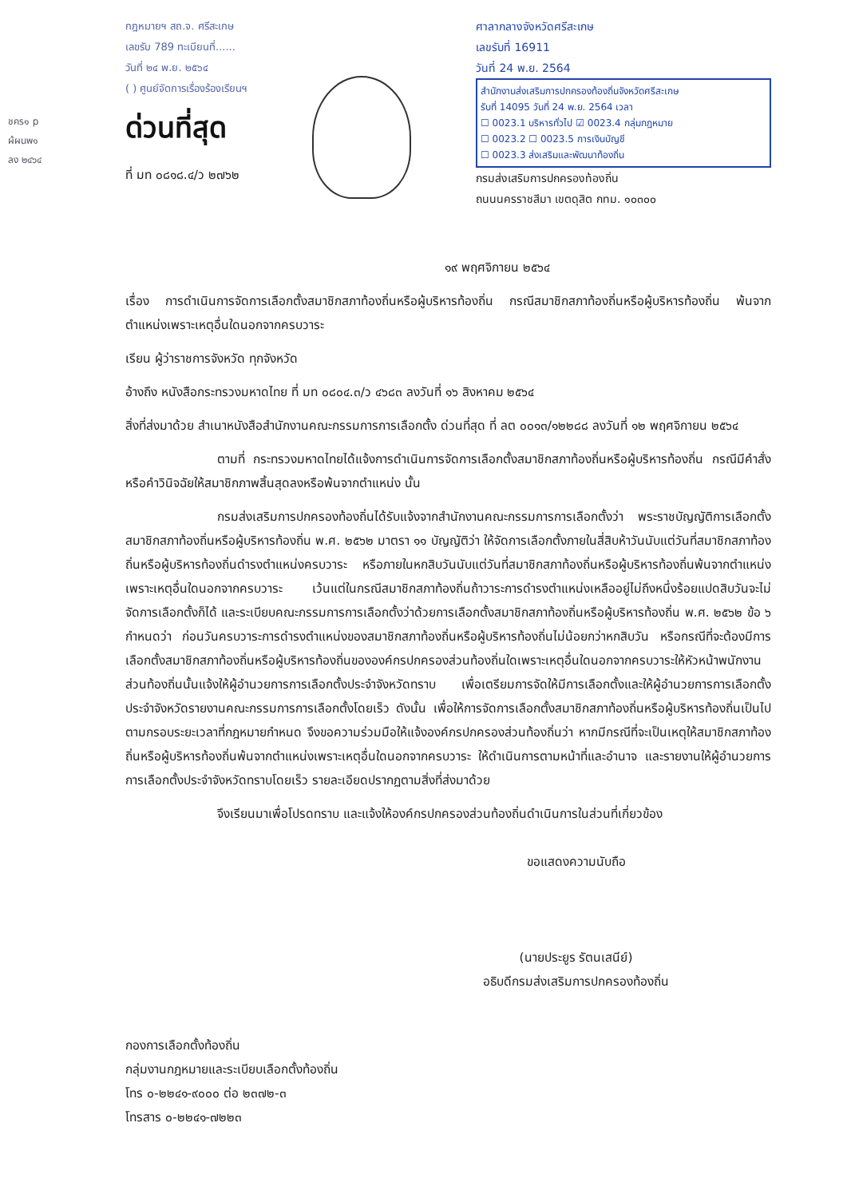ชคร๑ p
ผ้ผนพ๑
ลง ๒๔๖๔
กฎหมายฯ สถ.จ. ศรีสะเกษ
เลขรับ 789 ทะเบียนที่......
วันที่ ๒๔ พ.ย. ๒๕๖๔
( ) ศูนย์จัดการเรื่องร้องเรียนฯ
ด่วนที่สุด
ที่ มท ๐๘๑๘.๔/ว ๒๗๖๒
ศาลากลางจังหวัดศรีสะเกษ
เลขรับที่ 16911
วันที่ 24 พ.ย. 2564
สำนักงานส่งเสริมการปกครองท้องถิ่นจังหวัดศรีสะเกษ
รับที่ 14095 วันที่ 24 พ.ย. 2564 เวลา
☐ 0023.1 บริหารทั่วไป ☑ 0023.4 กลุ่มกฎหมาย
☐ 0023.2 ☐ 0023.5 การเงินบัญชี
☐ 0023.3 ส่งเสริมและพัฒนาท้องถิ่น
กรมส่งเสริมการปกครองท้องถิ่น
ถนนนครราชสีมา เขตดุสิต กทม. ๑๐๓๐๐
๑๙ พฤศจิกายน ๒๕๖๔
เรื่อง การดำเนินการจัดการเลือกตั้งสมาชิกสภาท้องถิ่นหรือผู้บริหารท้องถิ่น กรณีสมาชิกสภาท้องถิ่นหรือผู้บริหารท้องถิ่น พ้นจากตำแหน่งเพราะเหตุอื่นใดนอกจากครบวาระ
เรียน ผู้ว่าราชการจังหวัด ทุกจังหวัด
อ้างถึง หนังสือกระทรวงมหาดไทย ที่ มท ๐๘๐๔.๓/ว ๔๖๘๓ ลงวันที่ ๑๖ สิงหาคม ๒๕๖๔
สิ่งที่ส่งมาด้วย สำเนาหนังสือสำนักงานคณะกรรมการการเลือกตั้ง ด่วนที่สุด ที่ ลต ๐๐๑๓/๑๒๒๘๘ ลงวันที่ ๑๒ พฤศจิกายน ๒๕๖๔
ตามที่ กระทรวงมหาดไทยได้แจ้งการดำเนินการจัดการเลือกตั้งสมาชิกสภาท้องถิ่นหรือผู้บริหารท้องถิ่น กรณีมีคำสั่งหรือคำวินิจฉัยให้สมาชิกภาพสิ้นสุดลงหรือพ้นจากตำแหน่ง นั้น
กรมส่งเสริมการปกครองท้องถิ่นได้รับแจ้งจากสำนักงานคณะกรรมการการเลือกตั้งว่า พระราชบัญญัติการเลือกตั้งสมาชิกสภาท้องถิ่นหรือผู้บริหารท้องถิ่น พ.ศ. ๒๕๖๒ มาตรา ๑๑ บัญญัติว่า ให้จัดการเลือกตั้งภายในสี่สิบห้าวันนับแต่วันที่สมาชิกสภาท้องถิ่นหรือผู้บริหารท้องถิ่นดำรงตำแหน่งครบวาระ หรือภายในหกสิบวันนับแต่วันที่สมาชิกสภาท้องถิ่นหรือผู้บริหารท้องถิ่นพ้นจากตำแหน่งเพราะเหตุอื่นใดนอกจากครบวาระ เว้นแต่ในกรณีสมาชิกสภาท้องถิ่นถ้าวาระการดำรงตำแหน่งเหลืออยู่ไม่ถึงหนึ่งร้อยแปดสิบวันจะไม่จัดการเลือกตั้งก็ได้ และระเบียบคณะกรรมการการเลือกตั้งว่าด้วยการเลือกตั้งสมาชิกสภาท้องถิ่นหรือผู้บริหารท้องถิ่น พ.ศ. ๒๕๖๒ ข้อ ๖ กำหนดว่า ก่อนวันครบวาระการดำรงตำแหน่งของสมาชิกสภาท้องถิ่นหรือผู้บริหารท้องถิ่นไม่น้อยกว่าหกสิบวัน หรือกรณีที่จะต้องมีการเลือกตั้งสมาชิกสภาท้องถิ่นหรือผู้บริหารท้องถิ่นขององค์กรปกครองส่วนท้องถิ่นใดเพราะเหตุอื่นใดนอกจากครบวาระให้หัวหน้าพนักงานส่วนท้องถิ่นนั้นแจ้งให้ผู้อำนวยการการเลือกตั้งประจำจังหวัดทราบ เพื่อเตรียมการจัดให้มีการเลือกตั้งและให้ผู้อำนวยการการเลือกตั้งประจำจังหวัดรายงานคณะกรรมการการเลือกตั้งโดยเร็ว ดังนั้น เพื่อให้การจัดการเลือกตั้งสมาชิกสภาท้องถิ่นหรือผู้บริหารท้องถิ่นเป็นไปตามกรอบระยะเวลาที่กฎหมายกำหนด จึงขอความร่วมมือให้แจ้งองค์กรปกครองส่วนท้องถิ่นว่า หากมีกรณีที่จะเป็นเหตุให้สมาชิกสภาท้องถิ่นหรือผู้บริหารท้องถิ่นพ้นจากตำแหน่งเพราะเหตุอื่นใดนอกจากครบวาระ ให้ดำเนินการตามหน้าที่และอำนาจ และรายงานให้ผู้อำนวยการการเลือกตั้งประจำจังหวัดทราบโดยเร็ว รายละเอียดปรากฏตามสิ่งที่ส่งมาด้วย
จึงเรียนมาเพื่อโปรดทราบ และแจ้งให้องค์กรปกครองส่วนท้องถิ่นดำเนินการในส่วนที่เกี่ยวข้อง
ขอแสดงความนับถือ
(นายประยูร รัตนเสนีย์)
อธิบดีกรมส่งเสริมการปกครองท้องถิ่น
กองการเลือกตั้งท้องถิ่น
กลุ่มงานกฎหมายและระเบียบเลือกตั้งท้องถิ่น
โทร ๐-๒๒๔๑-๙๐๐๐ ต่อ ๒๓๗๒-๓
โทรสาร ๐-๒๒๔๑-๗๒๒๓